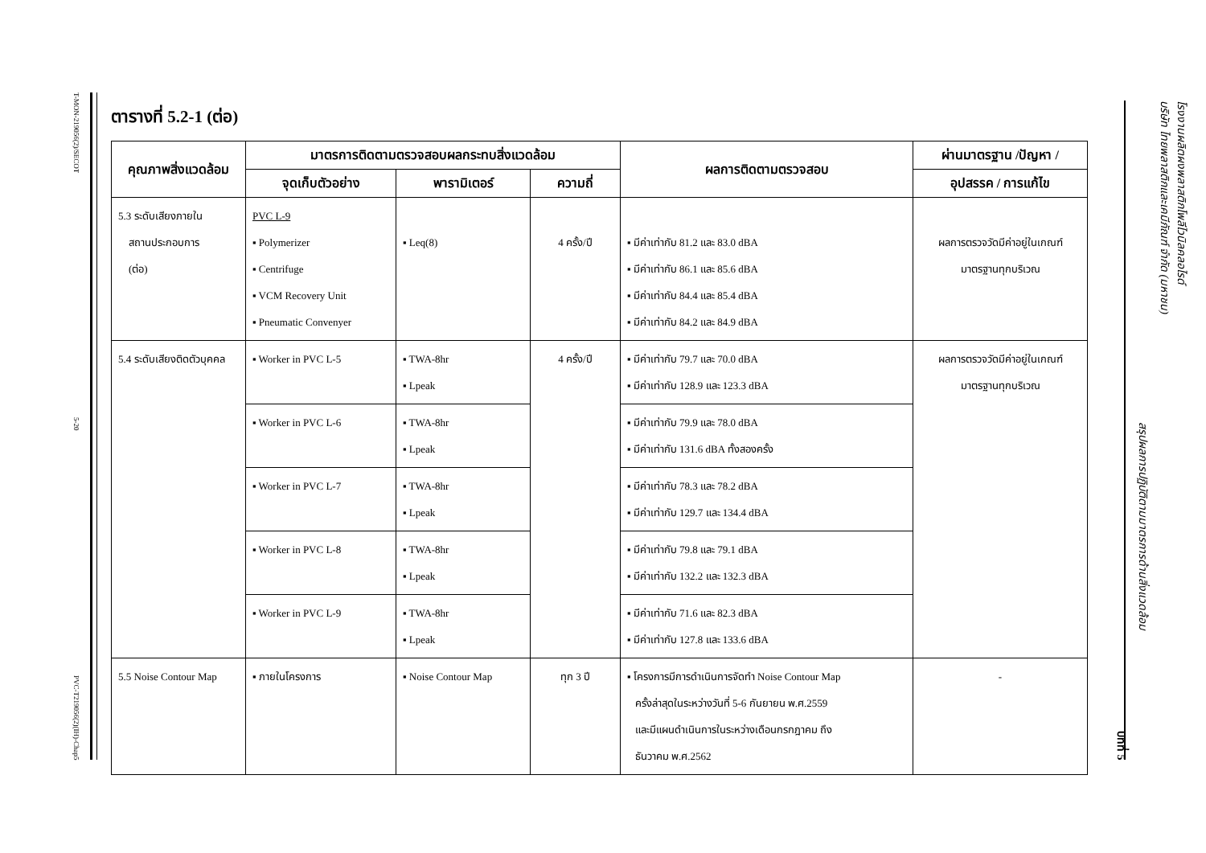T-MON-219056(2)/SECOT
5-20
PVC-T219056(2)(IH)-Chap5
โรงงานผลิตผงพลาสติกโพลีไวนิลคลอไรด์
บริษัท ไทยพลาสติกและเคมีภัณฑ์ จำกัด (มหาชน) สรุปผลการปฏิบัติตามมาตรการด้านสิ่งแวดล้อม บทที่ 5
ตารางที่ 5.2-1 (ต่อ)
| คุณภาพสิ่งแวดล้อม | มาตรการติดตามตรวจสอบผลกระทบสิ่งแวดล้อม | | | ผลการติดตามตรวจสอบ | ผ่านมาตรฐาน /ปัญหา / |
| --- | --- | --- | --- | --- | --- |
| | จุดเก็บตัวอย่าง | พารามิเตอร์ | ความถี่ | | อุปสรรค / การแก้ไข |
| 5.3 ระดับเสียงภายใน สถานประกอบการ (ต่อ) | PVC L-9 ▪ Polymerizer ▪ Centrifuge ▪ VCM Recovery Unit ▪ Pneumatic Convenyer | ▪ Leq(8) | 4 ครั้ง/ปี | ▪ มีค่าเท่ากับ 81.2 และ 83.0 dBA ▪ มีค่าเท่ากับ 86.1 และ 85.6 dBA ▪ มีค่าเท่ากับ 84.4 และ 85.4 dBA ▪ มีค่าเท่ากับ 84.2 และ 84.9 dBA | ผลการตรวจวัดมีค่าอยู่ในเกณฑ์ มาตรฐานทุกบริเวณ |
| 5.4 ระดับเสียงติดตัวบุคคล | ▪ Worker in PVC L-5 | ▪ TWA-8hr ▪ Lpeak | 4 ครั้ง/ปี | ▪ มีค่าเท่ากับ 79.7 และ 70.0 dBA ▪ มีค่าเท่ากับ 128.9 และ 123.3 dBA | ผลการตรวจวัดมีค่าอยู่ในเกณฑ์ มาตรฐานทุกบริเวณ |
| | ▪ Worker in PVC L-6 | ▪ TWA-8hr ▪ Lpeak | | ▪ มีค่าเท่ากับ 79.9 และ 78.0 dBA ▪ มีค่าเท่ากับ 131.6 dBA ทั้งสองครั้ง | |
| | ▪ Worker in PVC L-7 | ▪ TWA-8hr ▪ Lpeak | | ▪ มีค่าเท่ากับ 78.3 และ 78.2 dBA ▪ มีค่าเท่ากับ 129.7 และ 134.4 dBA | |
| | ▪ Worker in PVC L-8 | ▪ TWA-8hr ▪ Lpeak | | ▪ มีค่าเท่ากับ 79.8 และ 79.1 dBA ▪ มีค่าเท่ากับ 132.2 และ 132.3 dBA | |
| | ▪ Worker in PVC L-9 | ▪ TWA-8hr ▪ Lpeak | | ▪ มีค่าเท่ากับ 71.6 และ 82.3 dBA ▪ มีค่าเท่ากับ 127.8 และ 133.6 dBA | |
| 5.5 Noise Contour Map | ▪ ภายในโครงการ | ▪ Noise Contour Map | ทุก 3 ปี | ▪ โครงการมีการดำเนินการจัดทำ Noise Contour Map ครั้งล่าสุดในระหว่างวันที่ 5-6 กันยายน พ.ศ.2559 และมีแผนดำเนินการในระหว่างเดือนกรกฎาคม ถึง ธันวาคม พ.ศ.2562 | - |